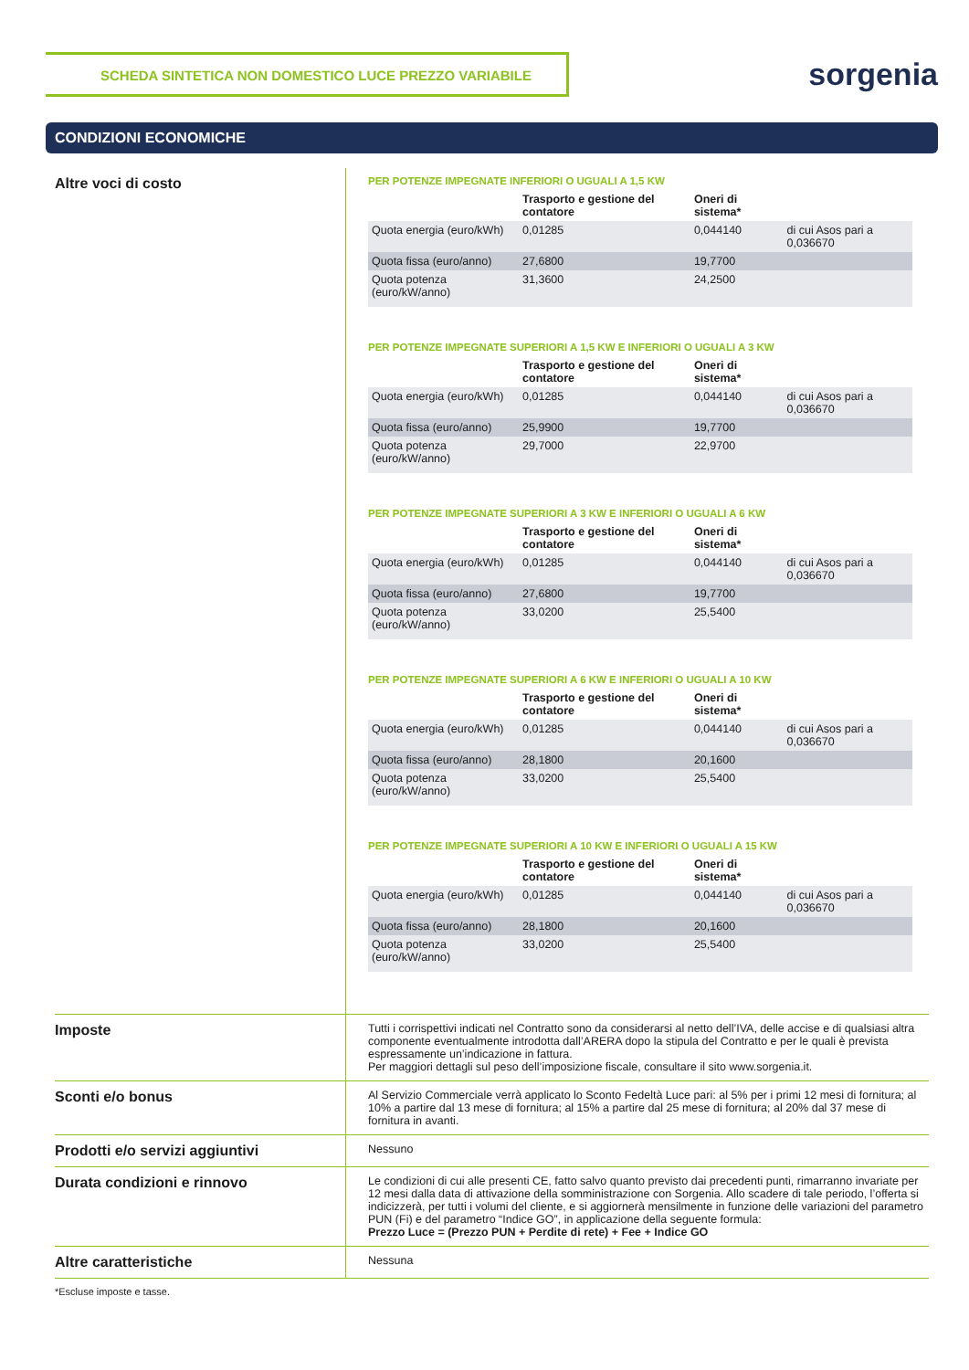SCHEDA SINTETICA NON DOMESTICO LUCE PREZZO VARIABILE
sorgenia
CONDIZIONI ECONOMICHE
Altre voci di costo
PER POTENZE IMPEGNATE INFERIORI O UGUALI A 1,5 KW
| | Trasporto e gestione del contatore | Oneri di sistema* | |
| --- | --- | --- | --- |
| Quota energia (euro/kWh) | 0,01285 | 0,044140 | di cui Asos pari a 0,036670 |
| Quota fissa (euro/anno) | 27,6800 | 19,7700 | |
| Quota potenza (euro/kW/anno) | 31,3600 | 24,2500 | |
PER POTENZE IMPEGNATE SUPERIORI A 1,5 KW E INFERIORI O UGUALI A 3 KW
| | Trasporto e gestione del contatore | Oneri di sistema* | |
| --- | --- | --- | --- |
| Quota energia (euro/kWh) | 0,01285 | 0,044140 | di cui Asos pari a 0,036670 |
| Quota fissa (euro/anno) | 25,9900 | 19,7700 | |
| Quota potenza (euro/kW/anno) | 29,7000 | 22,9700 | |
PER POTENZE IMPEGNATE SUPERIORI A 3 KW E INFERIORI O UGUALI A 6 KW
| | Trasporto e gestione del contatore | Oneri di sistema* | |
| --- | --- | --- | --- |
| Quota energia (euro/kWh) | 0,01285 | 0,044140 | di cui Asos pari a 0,036670 |
| Quota fissa (euro/anno) | 27,6800 | 19,7700 | |
| Quota potenza (euro/kW/anno) | 33,0200 | 25,5400 | |
PER POTENZE IMPEGNATE SUPERIORI A 6 KW E INFERIORI O UGUALI A 10 KW
| | Trasporto e gestione del contatore | Oneri di sistema* | |
| --- | --- | --- | --- |
| Quota energia (euro/kWh) | 0,01285 | 0,044140 | di cui Asos pari a 0,036670 |
| Quota fissa (euro/anno) | 28,1800 | 20,1600 | |
| Quota potenza (euro/kW/anno) | 33,0200 | 25,5400 | |
PER POTENZE IMPEGNATE SUPERIORI A 10 KW E INFERIORI O UGUALI A 15 KW
| | Trasporto e gestione del contatore | Oneri di sistema* | |
| --- | --- | --- | --- |
| Quota energia (euro/kWh) | 0,01285 | 0,044140 | di cui Asos pari a 0,036670 |
| Quota fissa (euro/anno) | 28,1800 | 20,1600 | |
| Quota potenza (euro/kW/anno) | 33,0200 | 25,5400 | |
Imposte
Tutti i corrispettivi indicati nel Contratto sono da considerarsi al netto dell’IVA, delle accise e di qualsiasi altra componente eventualmente introdotta dall’ARERA dopo la stipula del Contratto e per le quali è prevista espressamente un’indicazione in fattura.
Per maggiori dettagli sul peso dell’imposizione fiscale, consultare il sito www.sorgenia.it.
Sconti e/o bonus
Al Servizio Commerciale verrà applicato lo Sconto Fedeltà Luce pari: al 5% per i primi 12 mesi di fornitura; al 10% a partire dal 13 mese di fornitura; al 15% a partire dal 25 mese di fornitura; al 20% dal 37 mese di fornitura in avanti.
Prodotti e/o servizi aggiuntivi
Nessuno
Durata condizioni e rinnovo
Le condizioni di cui alle presenti CE, fatto salvo quanto previsto dai precedenti punti, rimarranno invariate per 12 mesi dalla data di attivazione della somministrazione con Sorgenia. Allo scadere di tale periodo, l’offerta si indicizzerà, per tutti i volumi del cliente, e si aggiornerà mensilmente in funzione delle variazioni del parametro PUN (Fi) e del parametro “Indice GO”, in applicazione della seguente formula:
Prezzo Luce = (Prezzo PUN + Perdite di rete) + Fee + Indice GO
Altre caratteristiche
Nessuna
*Escluse imposte e tasse.